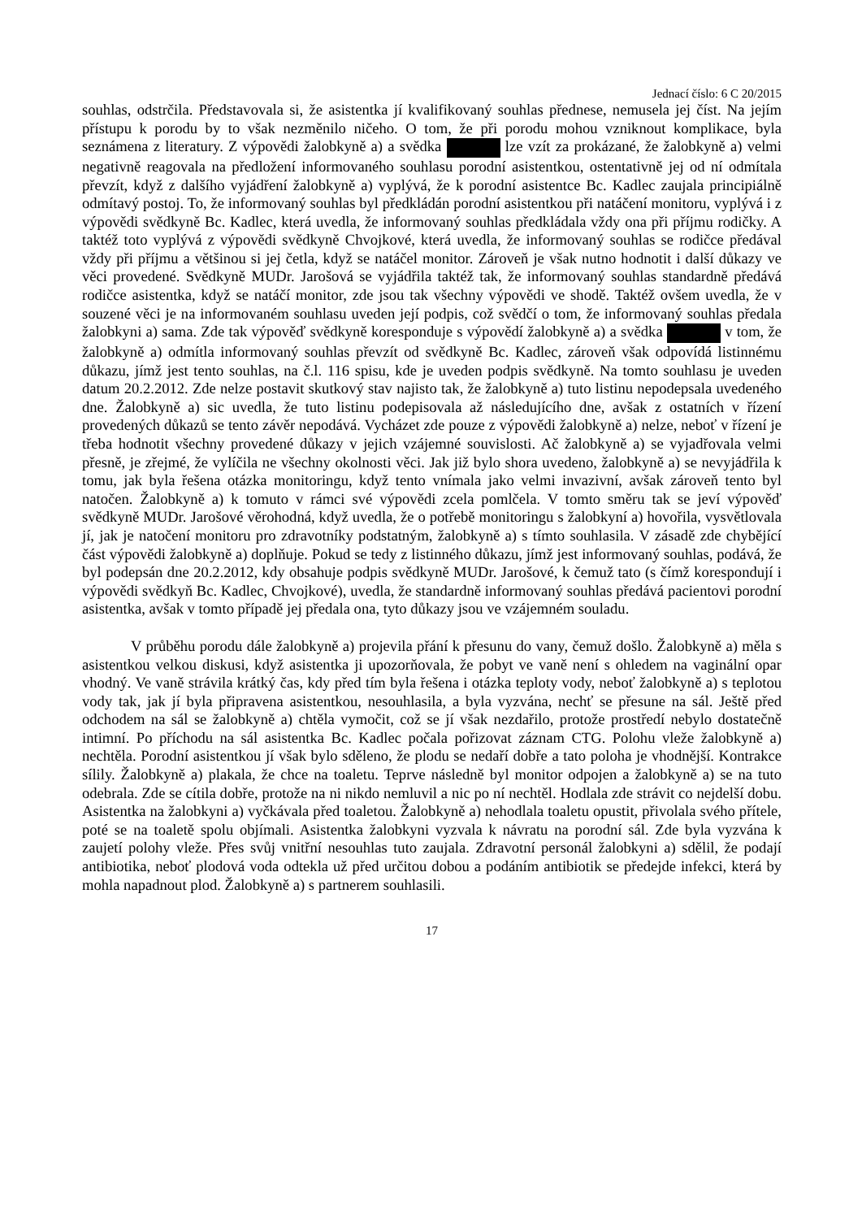Jednací číslo: 6 C 20/2015
souhlas, odstrčila. Představovala si, že asistentka jí kvalifikovaný souhlas přednese, nemusela jej číst. Na jejím přístupu k porodu by to však nezměnilo ničeho. O tom, že při porodu mohou vzniknout komplikace, byla seznámena z literatury. Z výpovědi žalobkyně a) a svědka lze vzít za prokázané, že žalobkyně a) velmi negativně reagovala na předložení informovaného souhlasu porodní asistentkou, ostentativně jej od ní odmítala převzít, když z dalšího vyjádření žalobkyně a) vyplývá, že k porodní asistentce Bc. Kadlec zaujala principiálně odmítavý postoj. To, že informovaný souhlas byl předkládán porodní asistentkou při natáčení monitoru, vyplývá i z výpovědi svědkyně Bc. Kadlec, která uvedla, že informovaný souhlas předkládala vždy ona při příjmu rodičky. A taktéž toto vyplývá z výpovědi svědkyně Chvojkové, která uvedla, že informovaný souhlas se rodičce předával vždy při příjmu a většinou si jej četla, když se natáčel monitor. Zároveň je však nutno hodnotit i další důkazy ve věci provedené. Svědkyně MUDr. Jarošová se vyjádřila taktéž tak, že informovaný souhlas standardně předává rodičce asistentka, když se natáčí monitor, zde jsou tak všechny výpovědi ve shodě. Taktéž ovšem uvedla, že v souzené věci je na informovaném souhlasu uveden její podpis, což svědčí o tom, že informovaný souhlas předala žalobkyni a) sama. Zde tak výpověď svědkyně koresponduje s výpovědí žalobkyně a) a svědka v tom, že žalobkyně a) odmítla informovaný souhlas převzít od svědkyně Bc. Kadlec, zároveň však odpovídá listinnému důkazu, jímž jest tento souhlas, na č.l. 116 spisu, kde je uveden podpis svědkyně. Na tomto souhlasu je uveden datum 20.2.2012. Zde nelze postavit skutkový stav najisto tak, že žalobkyně a) tuto listinu nepodepsala uvedeného dne. Žalobkyně a) sic uvedla, že tuto listinu podepisovala až následujícího dne, avšak z ostatních v řízení provedených důkazů se tento závěr nepodává. Vycházet zde pouze z výpovědi žalobkyně a) nelze, neboť v řízení je třeba hodnotit všechny provedené důkazy v jejich vzájemné souvislosti. Ač žalobkyně a) se vyjadřovala velmi přesně, je zřejmé, že vylíčila ne všechny okolnosti věci. Jak již bylo shora uvedeno, žalobkyně a) se nevyjádřila k tomu, jak byla řešena otázka monitoringu, když tento vnímala jako velmi invazivní, avšak zároveň tento byl natočen. Žalobkyně a) k tomuto v rámci své výpovědi zcela pomlčela. V tomto směru tak se jeví výpověď svědkyně MUDr. Jarošové věrohodná, když uvedla, že o potřebě monitoringu s žalobkyní a) hovořila, vysvětlovala jí, jak je natočení monitoru pro zdravotníky podstatným, žalobkyně a) s tímto souhlasila. V zásadě zde chybějící část výpovědi žalobkyně a) doplňuje. Pokud se tedy z listinného důkazu, jímž jest informovaný souhlas, podává, že byl podepsán dne 20.2.2012, kdy obsahuje podpis svědkyně MUDr. Jarošové, k čemuž tato (s čímž korespondují i výpovědi svědkyň Bc. Kadlec, Chvojkové), uvedla, že standardně informovaný souhlas předává pacientovi porodní asistentka, avšak v tomto případě jej předala ona, tyto důkazy jsou ve vzájemném souladu.
V průběhu porodu dále žalobkyně a) projevila přání k přesunu do vany, čemuž došlo. Žalobkyně a) měla s asistentkou velkou diskusi, když asistentka ji upozorňovala, že pobyt ve vaně není s ohledem na vaginální opar vhodný. Ve vaně strávila krátký čas, kdy před tím byla řešena i otázka teploty vody, neboť žalobkyně a) s teplotou vody tak, jak jí byla připravena asistentkou, nesouhlasila, a byla vyzvána, nechť se přesune na sál. Ještě před odchodem na sál se žalobkyně a) chtěla vymočit, což se jí však nezdařilo, protože prostředí nebylo dostatečně intimní. Po příchodu na sál asistentka Bc. Kadlec počala pořizovat záznam CTG. Polohu vleže žalobkyně a) nechtěla. Porodní asistentkou jí však bylo sděleno, že plodu se nedaří dobře a tato poloha je vhodnější. Kontrakce sílily. Žalobkyně a) plakala, že chce na toaletu. Teprve následně byl monitor odpojen a žalobkyně a) se na tuto odebrala. Zde se cítila dobře, protože na ni nikdo nemluvil a nic po ní nechtěl. Hodlala zde strávit co nejdelší dobu. Asistentka na žalobkyni a) vyčkávala před toaletou. Žalobkyně a) nehodlala toaletu opustit, přivolala svého přítele, poté se na toaletě spolu objímali. Asistentka žalobkyni vyzvala k návratu na porodní sál. Zde byla vyzvána k zaujetí polohy vleže. Přes svůj vnitřní nesouhlas tuto zaujala. Zdravotní personál žalobkyni a) sdělil, že podají antibiotika, neboť plodová voda odtekla už před určitou dobou a podáním antibiotik se předejde infekci, která by mohla napadnout plod. Žalobkyně a) s partnerem souhlasili.
17